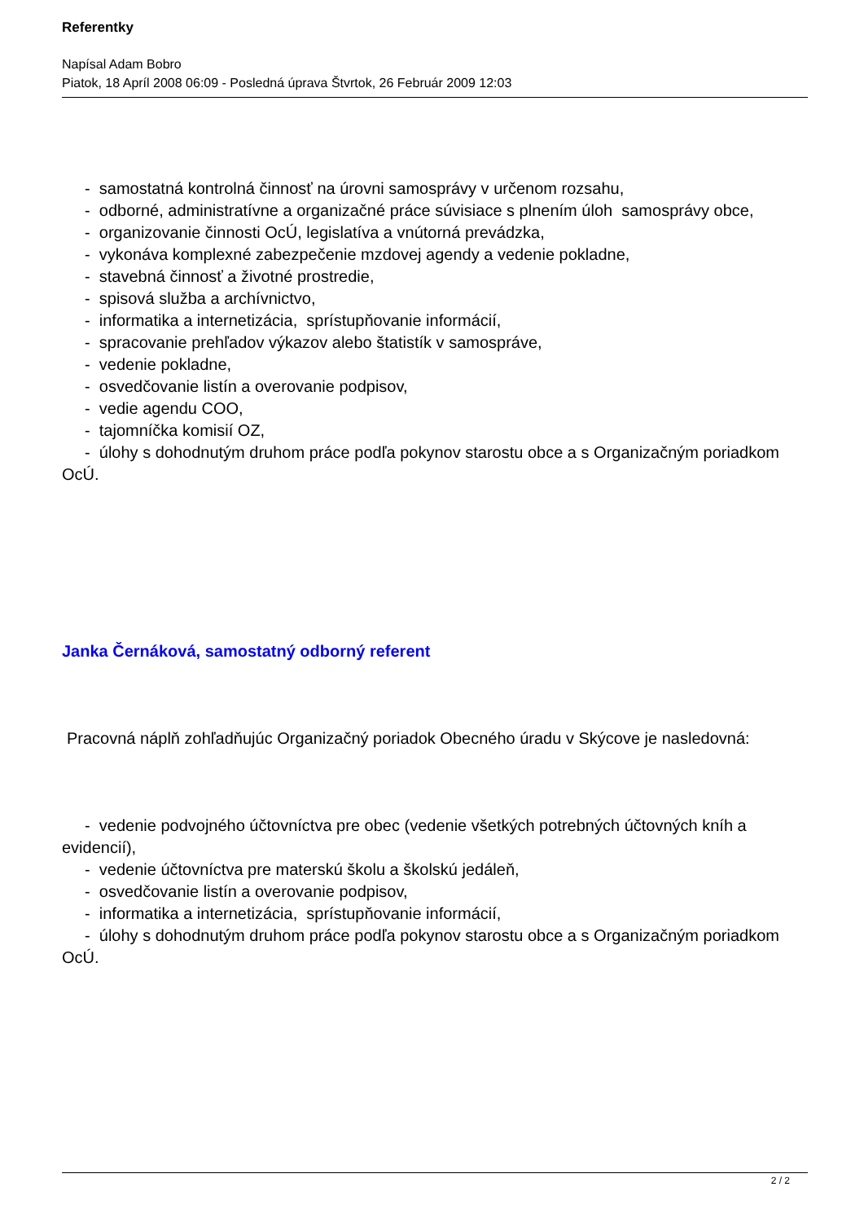Referentky
Napísal Adam Bobro
Piatok, 18 Apríl 2008 06:09 - Posledná úprava Štvrtok, 26 Február 2009 12:03
- samostatná kontrolná činnosť na úrovni samosprávy v určenom rozsahu,
- odborné, administratívne a organizačné práce súvisiace s plnením úloh samosprávy obce,
- organizovanie činnosti OcÚ, legislatíva a vnútorná prevádzka,
- vykonáva komplexné zabezpečenie mzdovej agendy a vedenie pokladne,
- stavebná činnosť a životné prostredie,
- spisová služba a archívnictvo,
- informatika a internetizácia, sprístupňovanie informácií,
- spracovanie prehľadov výkazov alebo štatistík v samospráve,
- vedenie pokladne,
- osvedčovanie listín a overovanie podpisov,
- vedie agendu COO,
- tajomníčka komisií OZ,
- úlohy s dohodnutým druhom práce podľa pokynov starostu obce a s Organizačným poriadkom OcÚ.
Janka Černáková, samostatný odborný referent
Pracovná náplň zohľadňujúc Organizačný poriadok Obecného úradu v Skýcove je nasledovná:
- vedenie podvojného účtovníctva pre obec (vedenie všetkých potrebných účtovných kníh a evidencií),
- vedenie účtovníctva pre materskú školu a školskú jedáleň,
- osvedčovanie listín a overovanie podpisov,
- informatika a internetizácia, sprístupňovanie informácií,
- úlohy s dohodnutým druhom práce podľa pokynov starostu obce a s Organizačným poriadkom OcÚ.
2 / 2